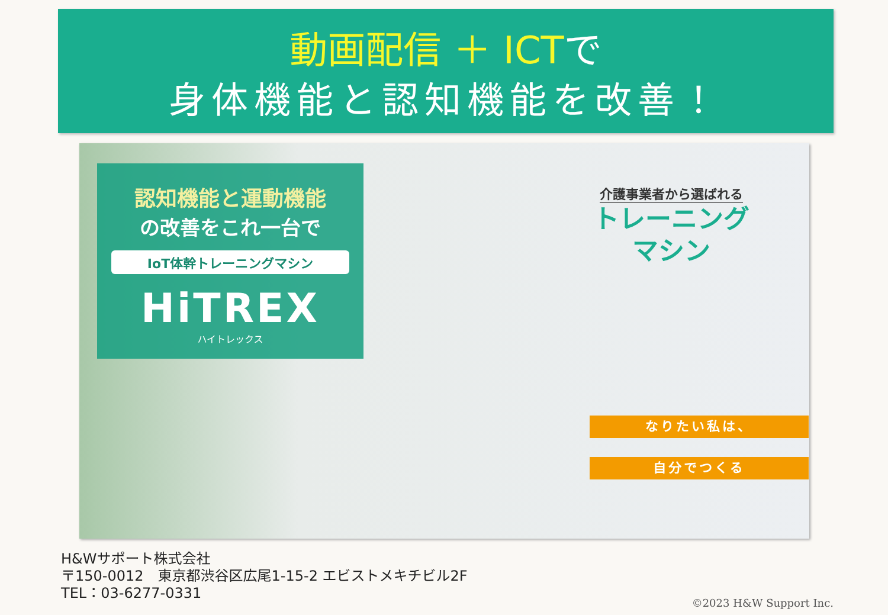動画配信 ＋ ICTで
身体機能と認知機能を改善！
認知機能と運動機能
の改善をこれ一台で
IoT体幹トレーニングマシン
HiTREX
ハイトレックス
介護事業者から選ばれる
トレーニング
マシン
なりたい私は、
自分でつくる
H&Wサポート株式会社
〒150-0012　東京都渋谷区広尾1-15-2 エビストメキチビル2F
TEL：03-6277-0331
©2023 H&W Support Inc.